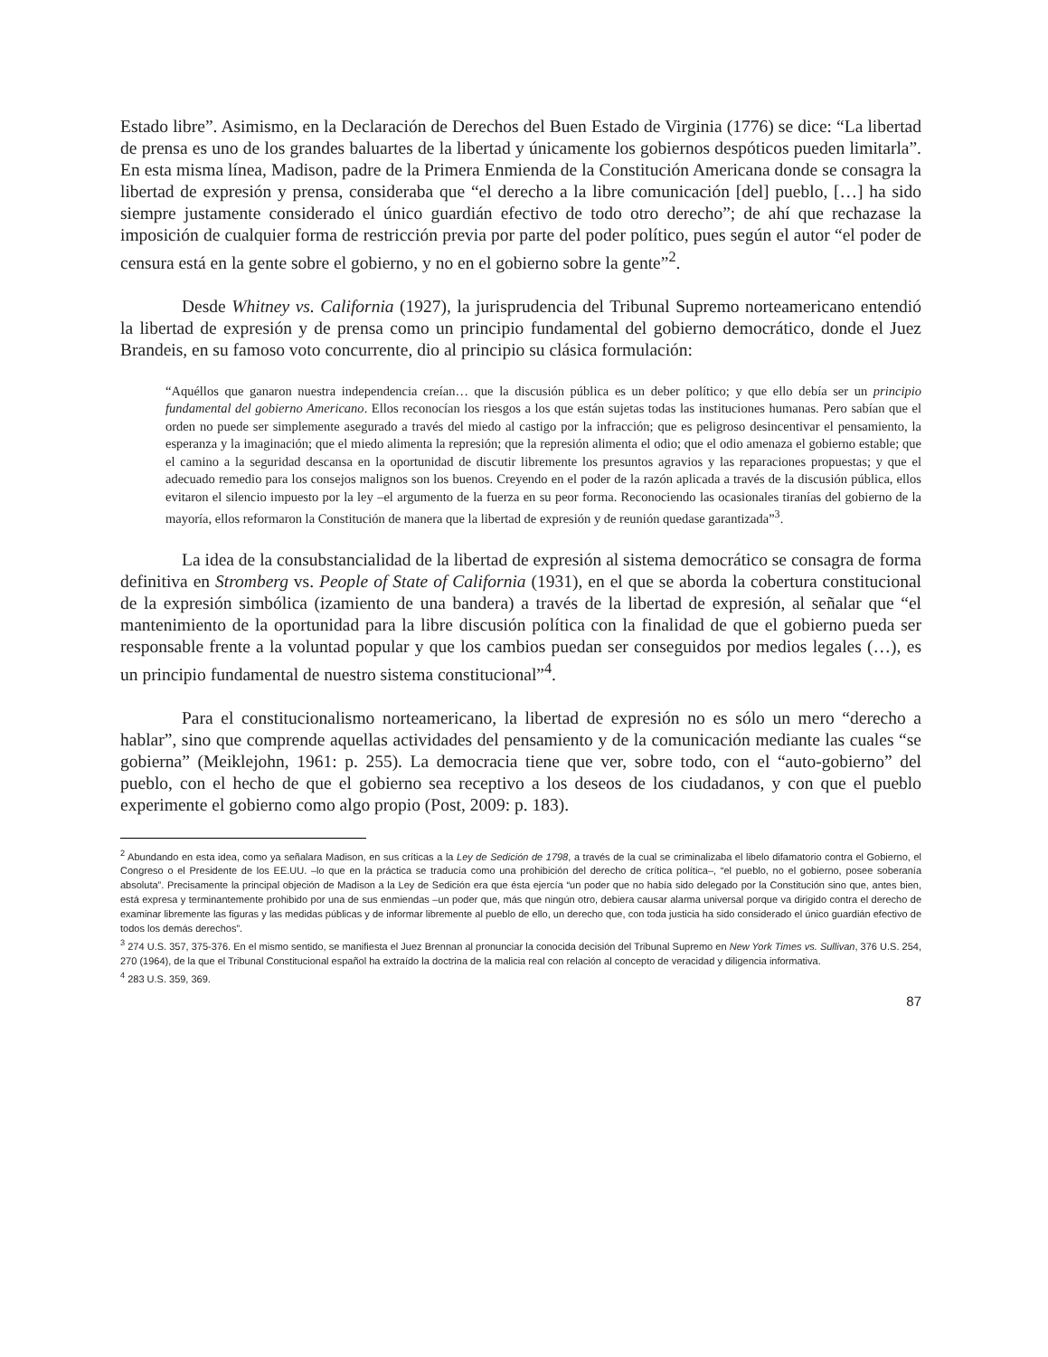Estado libre”. Asimismo, en la Declaración de Derechos del Buen Estado de Virginia (1776) se dice: “La libertad de prensa es uno de los grandes baluartes de la libertad y únicamente los gobiernos despóticos pueden limitarla”. En esta misma línea, Madison, padre de la Primera Enmienda de la Constitución Americana donde se consagra la libertad de expresión y prensa, consideraba que “el derecho a la libre comunicación [del] pueblo, […] ha sido siempre justamente considerado el único guardián efectivo de todo otro derecho”; de ahí que rechazase la imposición de cualquier forma de restricción previa por parte del poder político, pues según el autor “el poder de censura está en la gente sobre el gobierno, y no en el gobierno sobre la gente”<sup>2</sup>.
Desde Whitney vs. California (1927), la jurisprudencia del Tribunal Supremo norteamericano entendió la libertad de expresión y de prensa como un principio fundamental del gobierno democrático, donde el Juez Brandeis, en su famoso voto concurrente, dio al principio su clásica formulación:
“Aquéllos que ganaron nuestra independencia creían… que la discusión pública es un deber político; y que ello debía ser un principio fundamental del gobierno Americano. Ellos reconocían los riesgos a los que están sujetas todas las instituciones humanas. Pero sabían que el orden no puede ser simplemente asegurado a través del miedo al castigo por la infracción; que es peligroso desincentivar el pensamiento, la esperanza y la imaginación; que el miedo alimenta la represión; que la represión alimenta el odio; que el odio amenaza el gobierno estable; que el camino a la seguridad descansa en la oportunidad de discutir libremente los presuntos agravios y las reparaciones propuestas; y que el adecuado remedio para los consejos malignos son los buenos. Creyendo en el poder de la razón aplicada a través de la discusión pública, ellos evitaron el silencio impuesto por la ley –el argumento de la fuerza en su peor forma. Reconociendo las ocasionales tiranías del gobierno de la mayoría, ellos reformaron la Constitución de manera que la libertad de expresión y de reunión quedase garantizada”<sup>3</sup>.
La idea de la consubstancialidad de la libertad de expresión al sistema democrático se consagra de forma definitiva en Stromberg vs. People of State of California (1931), en el que se aborda la cobertura constitucional de la expresión simbólica (izamiento de una bandera) a través de la libertad de expresión, al señalar que “el mantenimiento de la oportunidad para la libre discusión política con la finalidad de que el gobierno pueda ser responsable frente a la voluntad popular y que los cambios puedan ser conseguidos por medios legales (…), es un principio fundamental de nuestro sistema constitucional”<sup>4</sup>.
Para el constitucionalismo norteamericano, la libertad de expresión no es sólo un mero “derecho a hablar”, sino que comprende aquellas actividades del pensamiento y de la comunicación mediante las cuales “se gobierna” (Meiklejohn, 1961: p. 255). La democracia tiene que ver, sobre todo, con el “auto-gobierno” del pueblo, con el hecho de que el gobierno sea receptivo a los deseos de los ciudadanos, y con que el pueblo experimente el gobierno como algo propio (Post, 2009: p. 183).
<sup>2</sup> Abundando en esta idea, como ya señalara Madison, en sus críticas a la Ley de Sedición de 1798, a través de la cual se criminalizaba el libelo difamatorio contra el Gobierno, el Congreso o el Presidente de los EE.UU. –lo que en la práctica se traducía como una prohibición del derecho de crítica política–, “el pueblo, no el gobierno, posee soberanía absoluta”. Precisamente la principal objeción de Madison a la Ley de Sedición era que ésta ejercía “un poder que no había sido delegado por la Constitución sino que, antes bien, está expresa y terminantemente prohibido por una de sus enmiendas –un poder que, más que ningún otro, debiera causar alarma universal porque va dirigido contra el derecho de examinar libremente las figuras y las medidas públicas y de informar libremente al pueblo de ello, un derecho que, con toda justicia ha sido considerado el único guardián efectivo de todos los demás derechos”.
<sup>3</sup> 274 U.S. 357, 375-376. En el mismo sentido, se manifiesta el Juez Brennan al pronunciar la conocida decisión del Tribunal Supremo en New York Times vs. Sullivan, 376 U.S. 254, 270 (1964), de la que el Tribunal Constitucional español ha extraído la doctrina de la malicia real con relación al concepto de veracidad y diligencia informativa.
<sup>4</sup> 283 U.S. 359, 369.
87